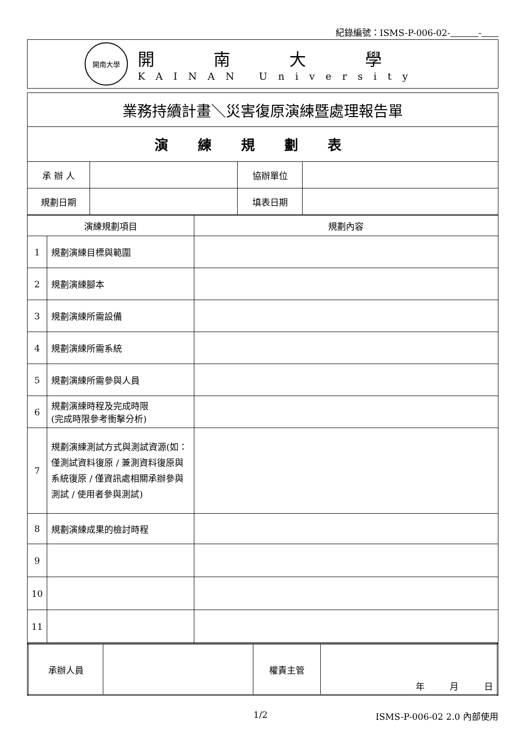紀錄編號：ISMS-P-006-02- -
開南大學
開南大學
KAINAN University
| 業務持續計畫＼災害復原演練暨處理報告單 | | | |
| 演練規劃表 | | | |
| 承 辦 人 | | 協辦單位 | |
| 規劃日期 | | 填表日期 | |
| 演練規劃項目 | | 規劃內容 |
| --- | --- | --- |
| 1 | 規劃演練目標與範圍 | |
| 2 | 規劃演練腳本 | |
| 3 | 規劃演練所需設備 | |
| 4 | 規劃演練所需系統 | |
| 5 | 規劃演練所需參與人員 | |
| 6 | 規劃演練時程及完成時限 (完成時限參考衝擊分析) | |
| 7 | 規劃演練測試方式與測試資源(如：僅測試資料復原 / 兼測資料復原與系統復原 / 僅資訊處相關承辦參與測試 / 使用者參與測試) | |
| 8 | 規劃演練成果的檢討時程 | |
| 9 | | |
| 10 | | |
| 11 | | |
| 承辦人員 | | 權責主管 | 年 月 日 |
1/2 ISMS-P-006-02 2.0 內部使用